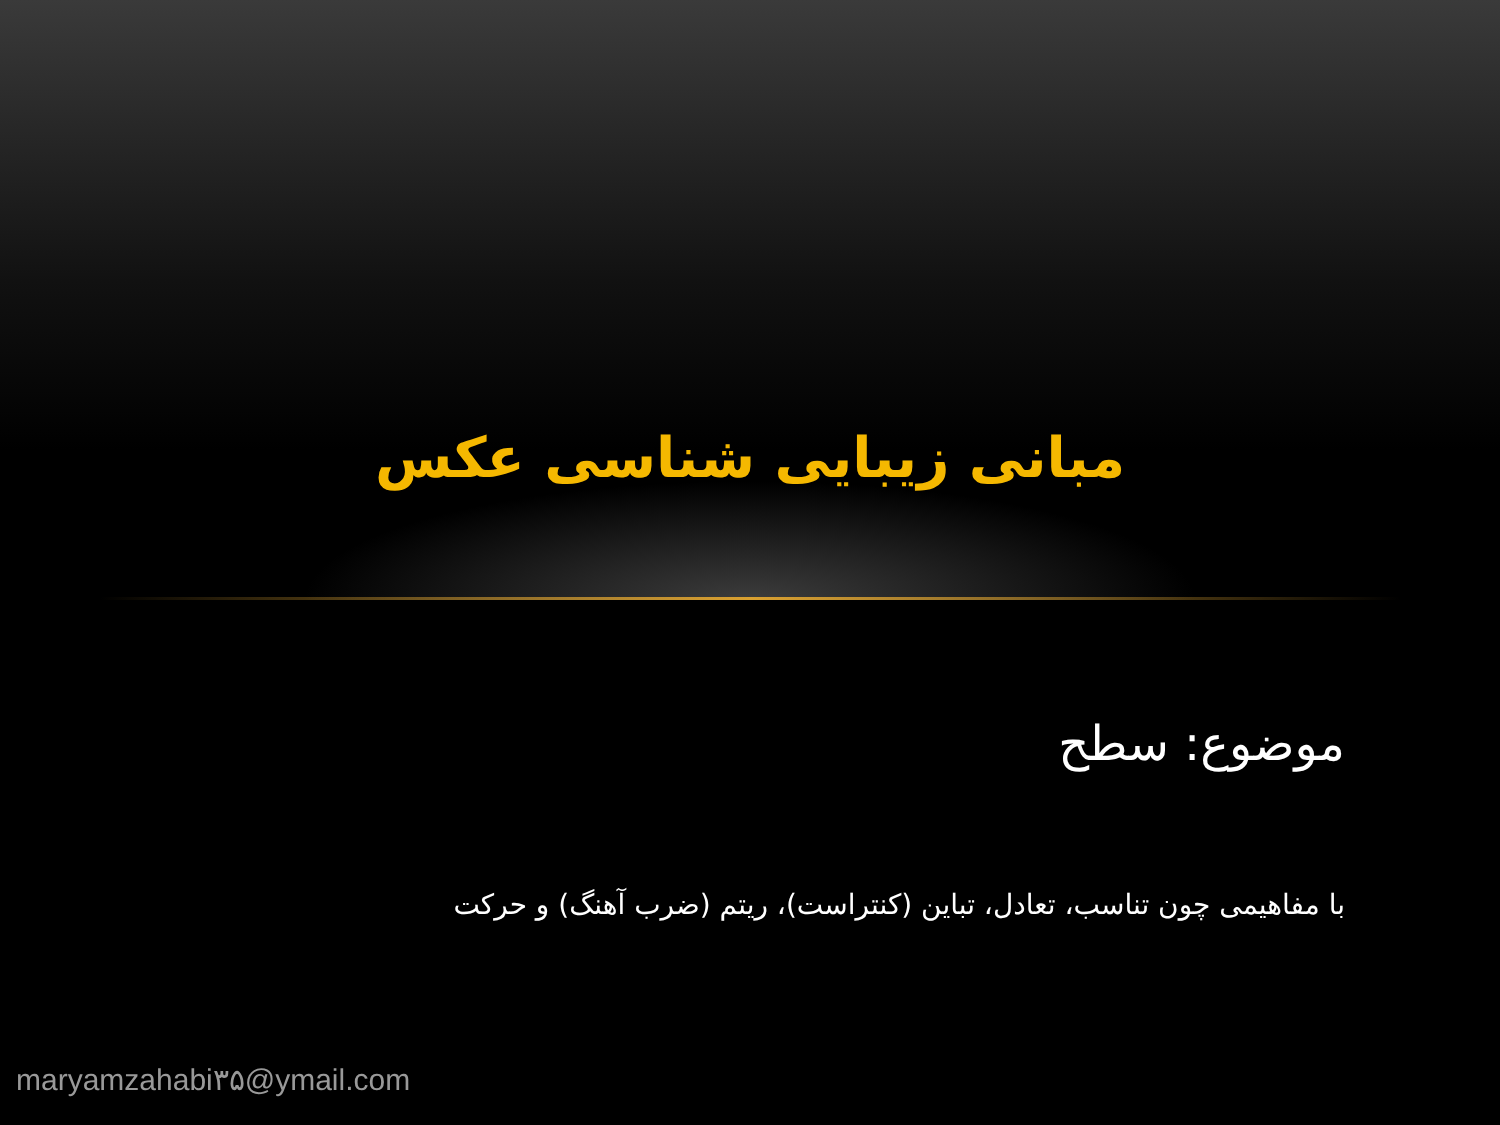مبانی زیبایی شناسی عکس
موضوع: سطح
با مفاهیمی چون تناسب، تعادل، تباین (کنتراست)، ریتم (ضرب آهنگ) و حرکت
maryamzahabi۳۵@ymail.com